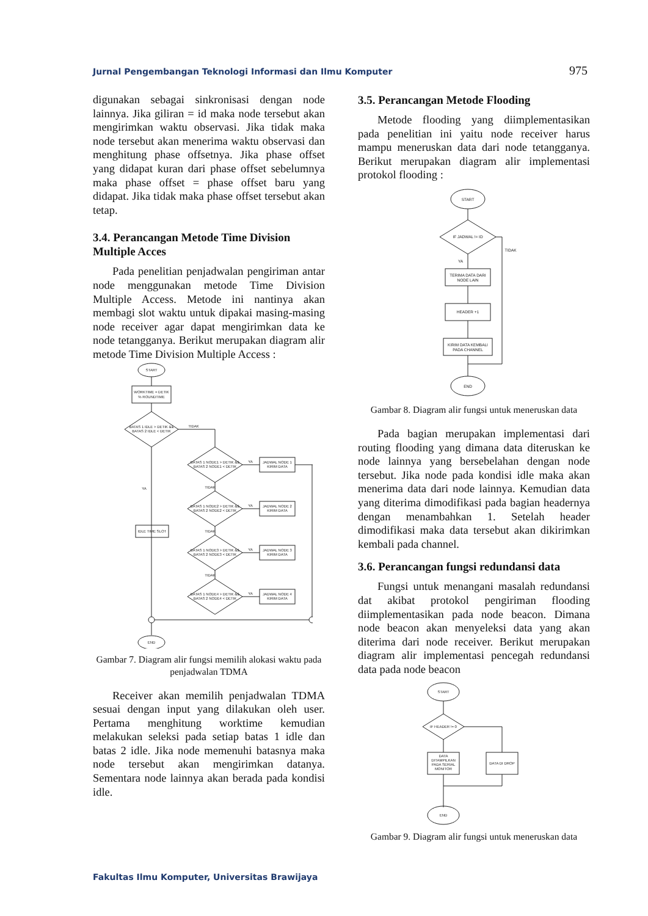Jurnal Pengembangan Teknologi Informasi dan Ilmu Komputer 975
digunakan sebagai sinkronisasi dengan node lainnya. Jika giliran = id maka node tersebut akan mengirimkan waktu observasi. Jika tidak maka node tersebut akan menerima waktu observasi dan menghitung phase offsetnya. Jika phase offset yang didapat kuran dari phase offset sebelumnya maka phase offset = phase offset baru yang didapat. Jika tidak maka phase offset tersebut akan tetap.
3.4. Perancangan Metode Time Division Multiple Acces
Pada penelitian penjadwalan pengiriman antar node menggunakan metode Time Division Multiple Access. Metode ini nantinya akan membagi slot waktu untuk dipakai masing-masing node receiver agar dapat mengirimkan data ke node tetangganya. Berikut merupakan diagram alir metode Time Division Multiple Access :
START
WORKTIME = DETIK
% ROUNDTIME
BATAS 1 IDLE > DETIK &&
BATAS 2 IDLE < DETIK
TIDAK
YA
IDLE TIME SLOT
BATAS 1 NODE1 > DETIK &&
BATAS 2 NODE1 < DETIK
BATAS 1 NODE2 > DETIK &&
BATAS 2 NODE2 < DETIK
BATAS 1 NODE3 > DETIK &&
BATAS 2 NODE3 < DETIK
BATAS 1 NODE4 > DETIK &&
BATAS 2 NODE4 < DETIK
TIDAK
TIDAK
TIDAK
YA
YA
YA
YA
JADWAL NODE 1
KIRIM DATA
JADWAL NODE 2
KIRIM DATA
JADWAL NODE 3
KIRIM DATA
JADWAL NODE 4
KIRIM DATA
END
Gambar 7. Diagram alir fungsi memilih alokasi waktu pada penjadwalan TDMA
Receiver akan memilih penjadwalan TDMA sesuai dengan input yang dilakukan oleh user. Pertama menghitung worktime kemudian melakukan seleksi pada setiap batas 1 idle dan batas 2 idle. Jika node memenuhi batasnya maka node tersebut akan mengirimkan datanya. Sementara node lainnya akan berada pada kondisi idle.
3.5. Perancangan Metode Flooding
Metode flooding yang diimplementasikan pada penelitian ini yaitu node receiver harus mampu meneruskan data dari node tetangganya. Berikut merupakan diagram alir implementasi protokol flooding :
START
IF JADWAL != ID
TIDAK
YA
TERIMA DATA DARI
NODE LAIN
HEADER +1
KIRIM DATA KEMBALI
PADA CHANNEL
END
Gambar 8. Diagram alir fungsi untuk meneruskan data
Pada bagian merupakan implementasi dari routing flooding yang dimana data diteruskan ke node lainnya yang bersebelahan dengan node tersebut. Jika node pada kondisi idle maka akan menerima data dari node lainnya. Kemudian data yang diterima dimodifikasi pada bagian headernya dengan menambahkan 1. Setelah header dimodifikasi maka data tersebut akan dikirimkan kembali pada channel.
3.6. Perancangan fungsi redundansi data
Fungsi untuk menangani masalah redundansi dat akibat protokol pengiriman flooding diimplementasikan pada node beacon. Dimana node beacon akan menyeleksi data yang akan diterima dari node receiver. Berikut merupakan diagram alir implementasi pencegah redundansi data pada node beacon
START
IF HEADER != 0
DATA
DITAMPILKAN
PADA SERIAL
MONITOR
DATA DI DROP
END
Gambar 9. Diagram alir fungsi untuk meneruskan data
Fakultas Ilmu Komputer, Universitas Brawijaya